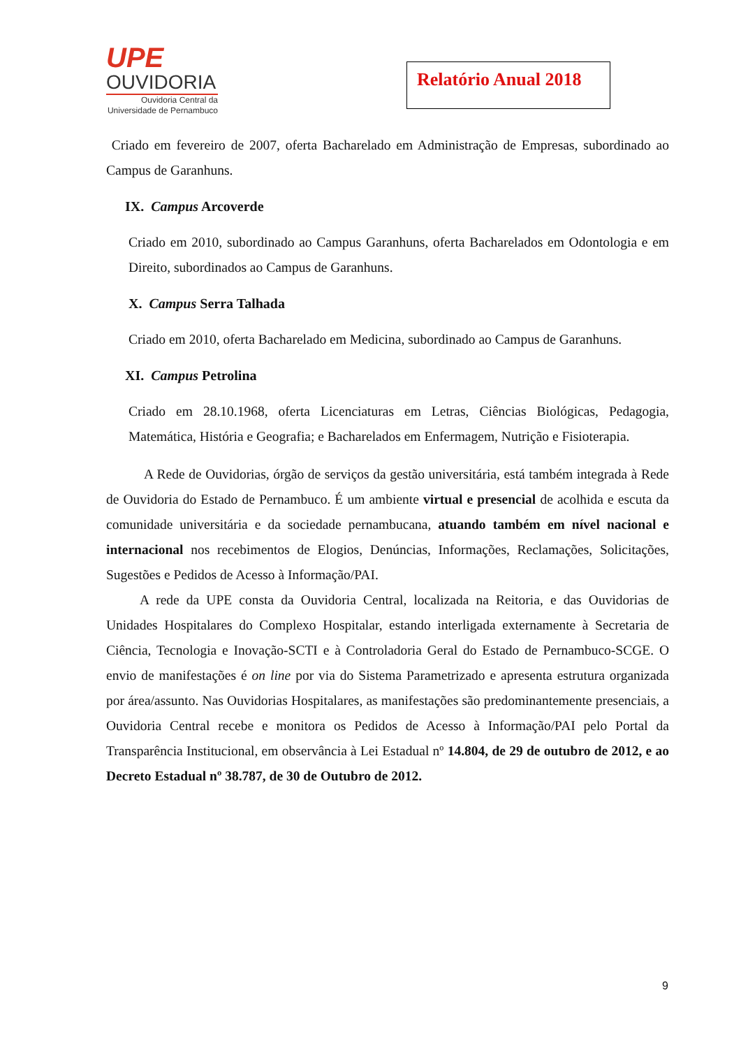UPE
OUVIDORIA
Ouvidoria Central da
Universidade de Pernambuco
Relatório Anual 2018
Criado em fevereiro de 2007, oferta Bacharelado em Administração de Empresas, subordinado ao Campus de Garanhuns.
IX. Campus Arcoverde
Criado em 2010, subordinado ao Campus Garanhuns, oferta Bacharelados em Odontologia e em Direito, subordinados ao Campus de Garanhuns.
X. Campus Serra Talhada
Criado em 2010, oferta Bacharelado em Medicina, subordinado ao Campus de Garanhuns.
XI. Campus Petrolina
Criado em 28.10.1968, oferta Licenciaturas em Letras, Ciências Biológicas, Pedagogia, Matemática, História e Geografia; e Bacharelados em Enfermagem, Nutrição e Fisioterapia.
A Rede de Ouvidorias, órgão de serviços da gestão universitária, está também integrada à Rede de Ouvidoria do Estado de Pernambuco. É um ambiente virtual e presencial de acolhida e escuta da comunidade universitária e da sociedade pernambucana, atuando também em nível nacional e internacional nos recebimentos de Elogios, Denúncias, Informações, Reclamações, Solicitações, Sugestões e Pedidos de Acesso à Informação/PAI.
A rede da UPE consta da Ouvidoria Central, localizada na Reitoria, e das Ouvidorias de Unidades Hospitalares do Complexo Hospitalar, estando interligada externamente à Secretaria de Ciência, Tecnologia e Inovação-SCTI e à Controladoria Geral do Estado de Pernambuco-SCGE. O envio de manifestações é on line por via do Sistema Parametrizado e apresenta estrutura organizada por área/assunto. Nas Ouvidorias Hospitalares, as manifestações são predominantemente presenciais, a Ouvidoria Central recebe e monitora os Pedidos de Acesso à Informação/PAI pelo Portal da Transparência Institucional, em observância à Lei Estadual nº 14.804, de 29 de outubro de 2012, e ao Decreto Estadual nº 38.787, de 30 de Outubro de 2012.
9